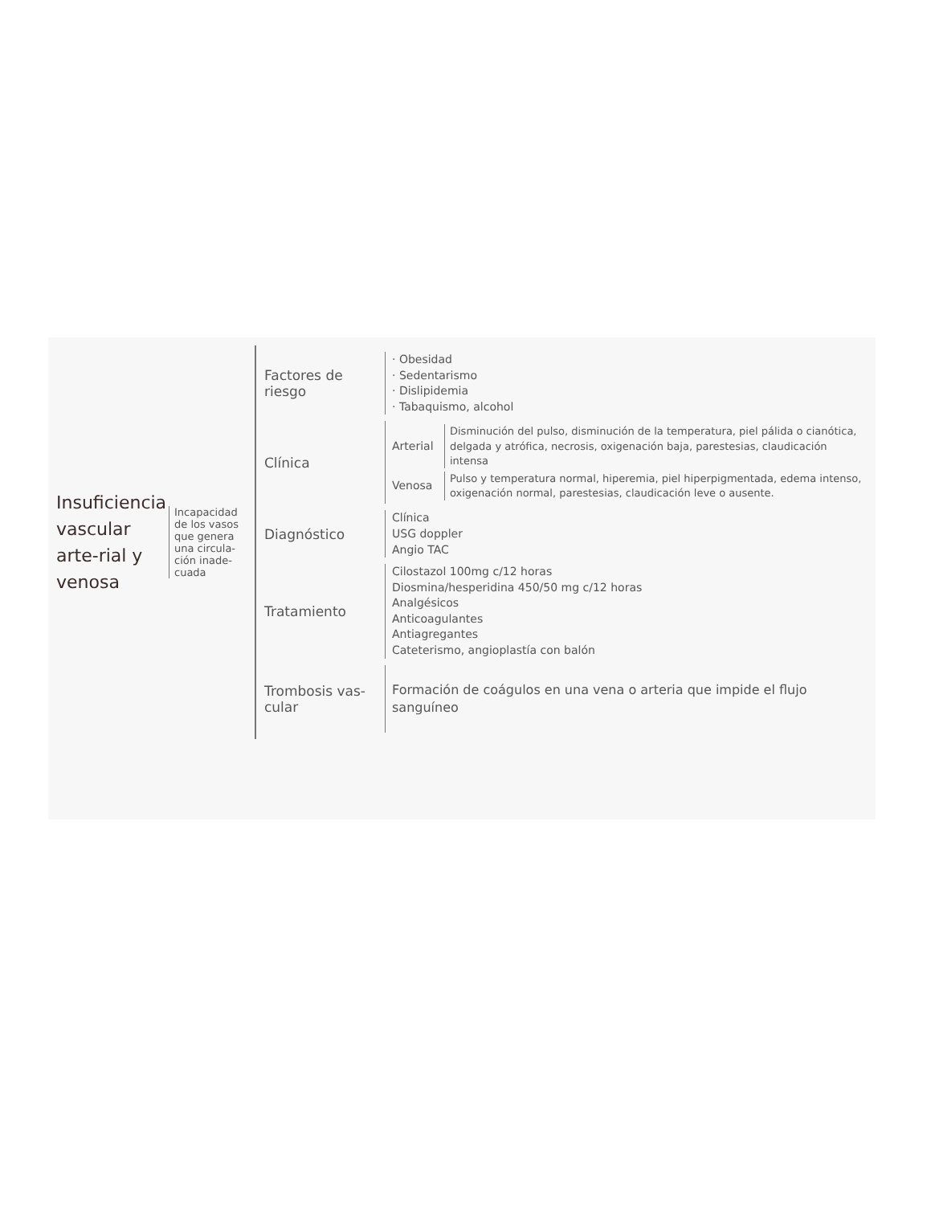Insuficiencia vascular arte-rial y venosa
Incapacidad de los vasos que genera una circula-ción inade-cuada
Factores de riesgo
· Obesidad
· Sedentarismo
· Dislipidemia
· Tabaquismo, alcohol
Clínica
Arterial
Disminución del pulso, disminución de la temperatura, piel pálida o cianótica, delgada y atrófica, necrosis, oxigenación baja, parestesias, claudicación intensa
Venosa
Pulso y temperatura normal, hiperemia, piel hiperpigmentada, edema intenso, oxigenación normal, parestesias, claudicación leve o ausente.
Diagnóstico
Clínica
USG doppler
Angio TAC
Tratamiento
Cilostazol 100mg c/12 horas
Diosmina/hesperidina 450/50 mg c/12 horas
Analgésicos
Anticoagulantes
Antiagregantes
Cateterismo, angioplastía con balón
Trombosis vas-cular
Formación de coágulos en una vena o arteria que impide el flujo sanguíneo